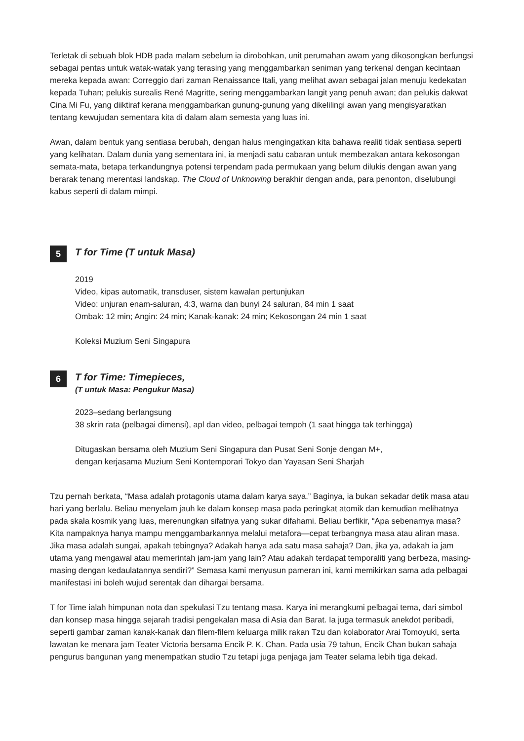Terletak di sebuah blok HDB pada malam sebelum ia dirobohkan, unit perumahan awam yang dikosongkan berfungsi sebagai pentas untuk watak-watak yang terasing yang menggambarkan seniman yang terkenal dengan kecintaan mereka kepada awan: Correggio dari zaman Renaissance Itali, yang melihat awan sebagai jalan menuju kedekatan kepada Tuhan; pelukis surealis René Magritte, sering menggambarkan langit yang penuh awan; dan pelukis dakwat Cina Mi Fu, yang diiktiraf kerana menggambarkan gunung-gunung yang dikelilingi awan yang mengisyaratkan tentang kewujudan sementara kita di dalam alam semesta yang luas ini.
Awan, dalam bentuk yang sentiasa berubah, dengan halus mengingatkan kita bahawa realiti tidak sentiasa seperti yang kelihatan. Dalam dunia yang sementara ini, ia menjadi satu cabaran untuk membezakan antara kekosongan semata-mata, betapa terkandungnya potensi terpendam pada permukaan yang belum dilukis dengan awan yang berarak tenang merentasi landskap. The Cloud of Unknowing berakhir dengan anda, para penonton, diselubungi kabus seperti di dalam mimpi.
5
T for Time (T untuk Masa)
2019
Video, kipas automatik, transduser, sistem kawalan pertunjukan
Video: unjuran enam-saluran, 4:3, warna dan bunyi 24 saluran, 84 min 1 saat
Ombak: 12 min; Angin: 24 min; Kanak-kanak: 24 min; Kekosongan 24 min 1 saat
Koleksi Muzium Seni Singapura
6
T for Time: Timepieces,
(T untuk Masa: Pengukur Masa)
2023–sedang berlangsung
38 skrin rata (pelbagai dimensi), apl dan video, pelbagai tempoh (1 saat hingga tak terhingga)
Ditugaskan bersama oleh Muzium Seni Singapura dan Pusat Seni Sonje dengan M+,
dengan kerjasama Muzium Seni Kontemporari Tokyo dan Yayasan Seni Sharjah
Tzu pernah berkata, “Masa adalah protagonis utama dalam karya saya.” Baginya, ia bukan sekadar detik masa atau hari yang berlalu. Beliau menyelam jauh ke dalam konsep masa pada peringkat atomik dan kemudian melihatnya pada skala kosmik yang luas, merenungkan sifatnya yang sukar difahami. Beliau berfikir, “Apa sebenarnya masa? Kita nampaknya hanya mampu menggambarkannya melalui metafora—cepat terbangnya masa atau aliran masa. Jika masa adalah sungai, apakah tebingnya? Adakah hanya ada satu masa sahaja? Dan, jika ya, adakah ia jam utama yang mengawal atau memerintah jam-jam yang lain? Atau adakah terdapat temporaliti yang berbeza, masing-masing dengan kedaulatannya sendiri?” Semasa kami menyusun pameran ini, kami memikirkan sama ada pelbagai manifestasi ini boleh wujud serentak dan dihargai bersama.
T for Time ialah himpunan nota dan spekulasi Tzu tentang masa. Karya ini merangkumi pelbagai tema, dari simbol dan konsep masa hingga sejarah tradisi pengekalan masa di Asia dan Barat. Ia juga termasuk anekdot peribadi, seperti gambar zaman kanak-kanak dan filem-filem keluarga milik rakan Tzu dan kolaborator Arai Tomoyuki, serta lawatan ke menara jam Teater Victoria bersama Encik P. K. Chan. Pada usia 79 tahun, Encik Chan bukan sahaja pengurus bangunan yang menempatkan studio Tzu tetapi juga penjaga jam Teater selama lebih tiga dekad.